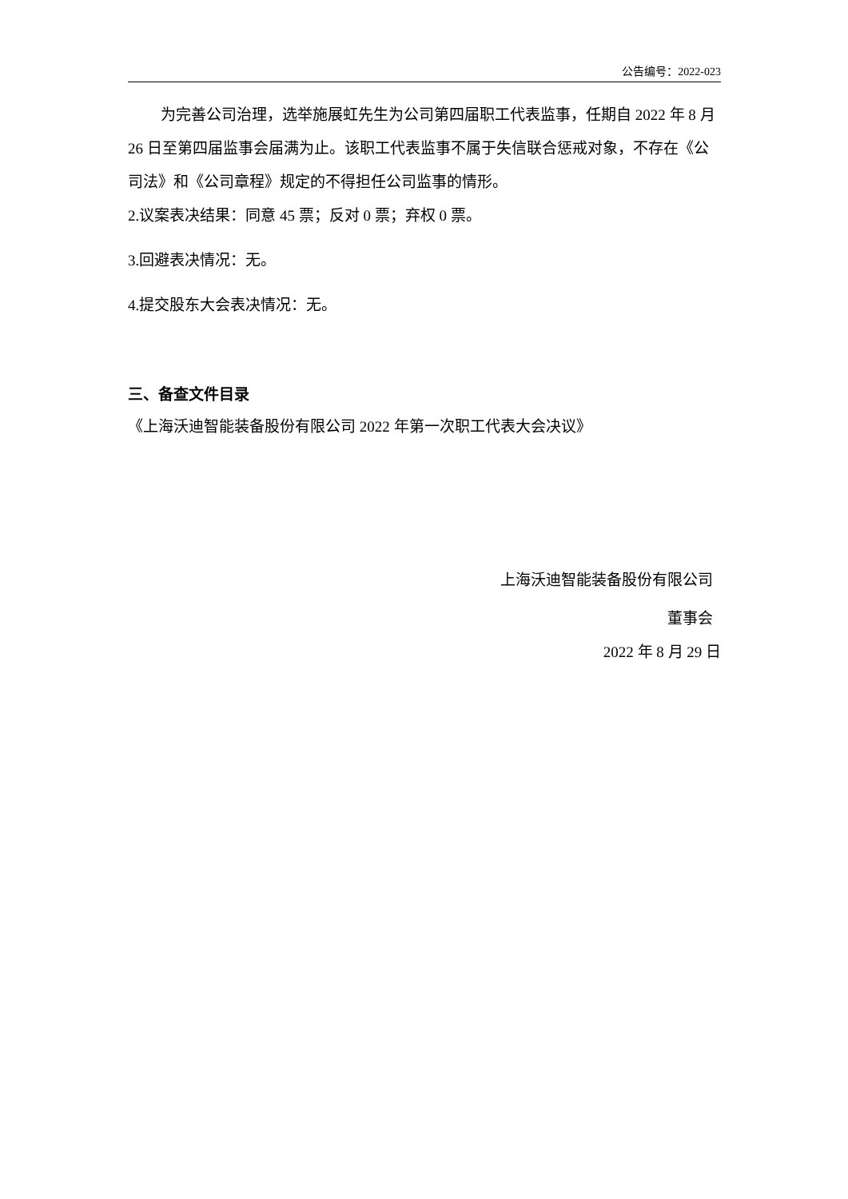公告编号：2022-023
为完善公司治理，选举施展虹先生为公司第四届职工代表监事，任期自 2022 年 8 月 26 日至第四届监事会届满为止。该职工代表监事不属于失信联合惩戒对象，不存在《公司法》和《公司章程》规定的不得担任公司监事的情形。
2.议案表决结果：同意 45 票；反对 0 票；弃权 0 票。
3.回避表决情况：无。
4.提交股东大会表决情况：无。
三、备查文件目录
《上海沃迪智能装备股份有限公司 2022 年第一次职工代表大会决议》
上海沃迪智能装备股份有限公司
董事会
2022 年 8 月 29 日